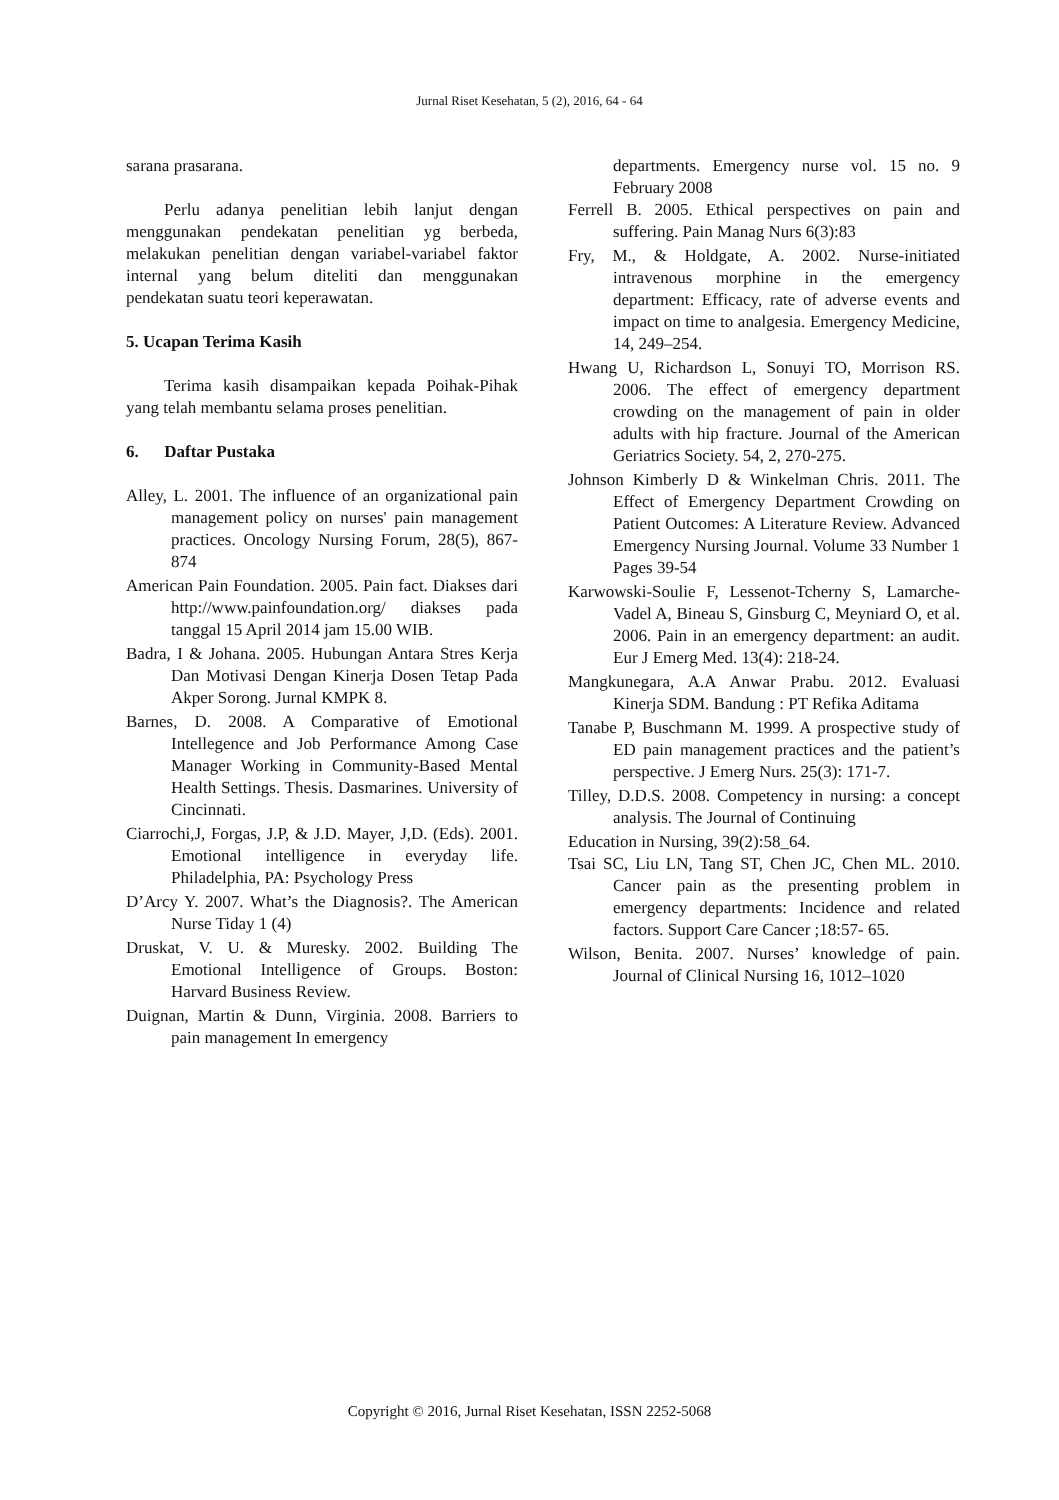Jurnal Riset Kesehatan, 5 (2), 2016, 64 - 64
sarana prasarana.
Perlu adanya penelitian lebih lanjut dengan menggunakan pendekatan penelitian yg berbeda, melakukan penelitian dengan variabel-variabel faktor internal yang belum diteliti dan menggunakan pendekatan suatu teori keperawatan.
5. Ucapan Terima Kasih
Terima kasih disampaikan kepada Poihak-Pihak yang telah membantu selama proses penelitian.
6. Daftar Pustaka
Alley, L. 2001. The influence of an organizational pain management policy on nurses' pain management practices. Oncology Nursing Forum, 28(5), 867-874
American Pain Foundation. 2005. Pain fact. Diakses dari http://www.painfoundation.org/ diakses pada tanggal 15 April 2014 jam 15.00 WIB.
Badra, I & Johana. 2005. Hubungan Antara Stres Kerja Dan Motivasi Dengan Kinerja Dosen Tetap Pada Akper Sorong. Jurnal KMPK 8.
Barnes, D. 2008. A Comparative of Emotional Intellegence and Job Performance Among Case Manager Working in Community-Based Mental Health Settings. Thesis. Dasmarines. University of Cincinnati.
Ciarrochi,J, Forgas, J.P, & J.D. Mayer, J,D. (Eds). 2001. Emotional intelligence in everyday life. Philadelphia, PA: Psychology Press
D’Arcy Y. 2007. What’s the Diagnosis?. The American Nurse Tiday 1 (4)
Druskat, V. U. & Muresky. 2002. Building The Emotional Intelligence of Groups. Boston: Harvard Business Review.
Duignan, Martin & Dunn, Virginia. 2008. Barriers to pain management In emergency
departments. Emergency nurse vol. 15 no. 9 February 2008
Ferrell B. 2005. Ethical perspectives on pain and suffering. Pain Manag Nurs 6(3):83
Fry, M., & Holdgate, A. 2002. Nurse-initiated intravenous morphine in the emergency department: Efficacy, rate of adverse events and impact on time to analgesia. Emergency Medicine, 14, 249–254.
Hwang U, Richardson L, Sonuyi TO, Morrison RS. 2006. The effect of emergency department crowding on the management of pain in older adults with hip fracture. Journal of the American Geriatrics Society. 54, 2, 270-275.
Johnson Kimberly D & Winkelman Chris. 2011. The Effect of Emergency Department Crowding on Patient Outcomes: A Literature Review. Advanced Emergency Nursing Journal. Volume 33 Number 1 Pages 39-54
Karwowski-Soulie F, Lessenot-Tcherny S, Lamarche-Vadel A, Bineau S, Ginsburg C, Meyniard O, et al. 2006. Pain in an emergency department: an audit. Eur J Emerg Med. 13(4): 218-24.
Mangkunegara, A.A Anwar Prabu. 2012. Evaluasi Kinerja SDM. Bandung : PT Refika Aditama
Tanabe P, Buschmann M. 1999. A prospective study of ED pain management practices and the patient’s perspective. J Emerg Nurs. 25(3): 171-7.
Tilley, D.D.S. 2008. Competency in nursing: a concept analysis. The Journal of Continuing
Education in Nursing, 39(2):58_64.
Tsai SC, Liu LN, Tang ST, Chen JC, Chen ML. 2010. Cancer pain as the presenting problem in emergency departments: Incidence and related factors. Support Care Cancer ;18:57- 65.
Wilson, Benita. 2007. Nurses’ knowledge of pain. Journal of Clinical Nursing 16, 1012–1020
Copyright © 2016, Jurnal Riset Kesehatan, ISSN 2252-5068